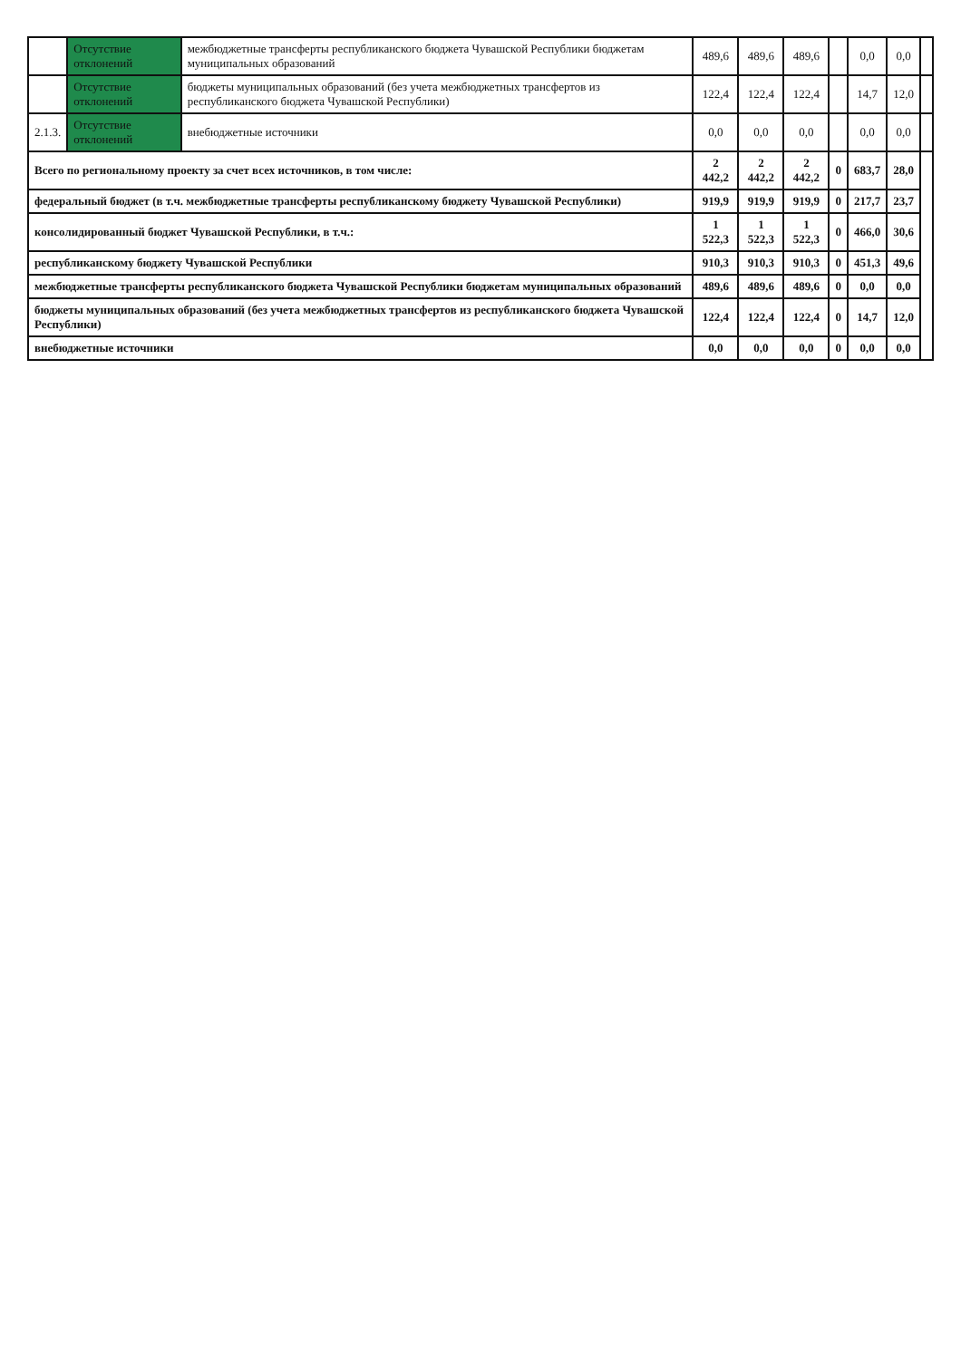| | Отсутствие отклонений | межбюджетные трансферты республиканского бюджета Чувашской Республики бюджетам муниципальных образований | 489,6 | 489,6 | 489,6 | | 0,0 | 0,0 | |
| | Отсутствие отклонений | бюджеты муниципальных образований (без учета межбюджетных трансфертов из республиканского бюджета Чувашской Республики) | 122,4 | 122,4 | 122,4 | | 14,7 | 12,0 | |
| 2.1.3. | Отсутствие отклонений | внебюджетные источники | 0,0 | 0,0 | 0,0 | | 0,0 | 0,0 | |
| Всего по региональному проекту за счет всех источников, в том числе: | | | 2 442,2 | 2 442,2 | 2 442,2 | 0 | 683,7 | 28,0 | |
| федеральный бюджет (в т.ч. межбюджетные трансферты республиканскому бюджету Чувашской Республики) | | | 919,9 | 919,9 | 919,9 | 0 | 217,7 | 23,7 | |
| консолидированный бюджет Чувашской Республики, в т.ч.: | | | 1 522,3 | 1 522,3 | 1 522,3 | 0 | 466,0 | 30,6 | |
| республиканскому бюджету Чувашской Республики | | | 910,3 | 910,3 | 910,3 | 0 | 451,3 | 49,6 | |
| межбюджетные трансферты республиканского бюджета Чувашской Республики бюджетам муниципальных образований | | | 489,6 | 489,6 | 489,6 | 0 | 0,0 | 0,0 | |
| бюджеты муниципальных образований (без учета межбюджетных трансфертов из республиканского бюджета Чувашской Республики) | | | 122,4 | 122,4 | 122,4 | 0 | 14,7 | 12,0 | |
| внебюджетные источники | | | 0,0 | 0,0 | 0,0 | 0 | 0,0 | 0,0 | |